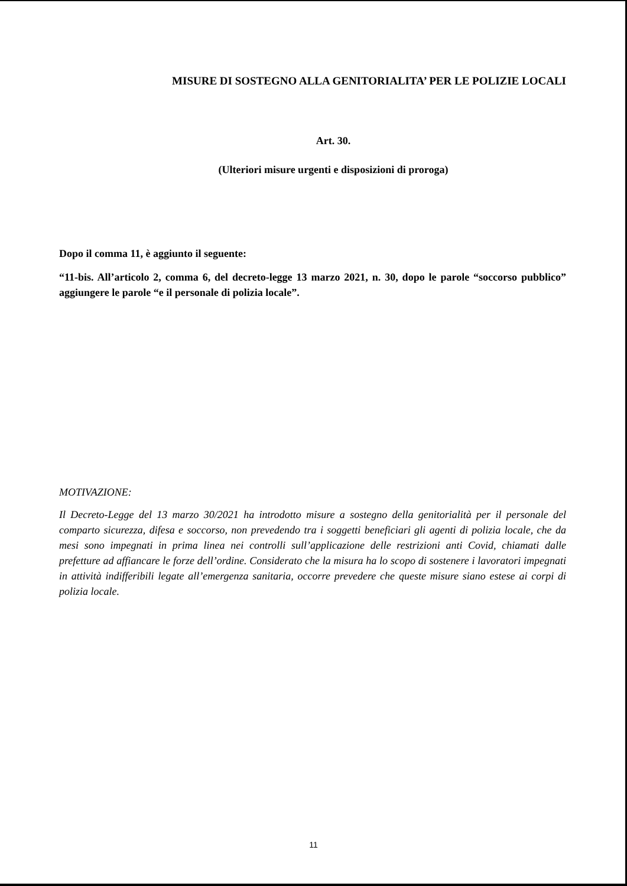MISURE DI SOSTEGNO ALLA GENITORIALITA’ PER LE POLIZIE LOCALI
Art. 30.
(Ulteriori misure urgenti e disposizioni di proroga)
Dopo il comma 11, è aggiunto il seguente:
“11-bis. All’articolo 2, comma 6, del decreto-legge 13 marzo 2021, n. 30, dopo le parole “soccorso pubblico” aggiungere le parole “e il personale di polizia locale”.
MOTIVAZIONE:
Il Decreto-Legge del 13 marzo 30/2021 ha introdotto misure a sostegno della genitorialità per il personale del comparto sicurezza, difesa e soccorso, non prevedendo tra i soggetti beneficiari gli agenti di polizia locale, che da mesi sono impegnati in prima linea nei controlli sull’applicazione delle restrizioni anti Covid, chiamati dalle prefetture ad affiancare le forze dell’ordine. Considerato che la misura ha lo scopo di sostenere i lavoratori impegnati in attività indifferibili legate all’emergenza sanitaria, occorre prevedere che queste misure siano estese ai corpi di polizia locale.
11